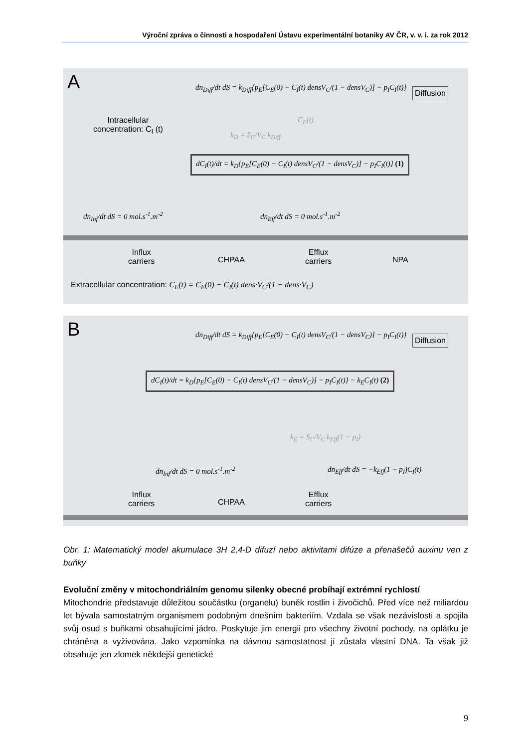Výroční zpráva o činnosti a hospodaření Ústavu experimentální botaniky AV ČR, v. v. i. za rok 2012
A
dn<sub>Diff</sub>/dt dS = k<sub>Diff</sub>{p<sub>E</sub>[C<sub>E</sub>(0) − C<sub>I</sub>(t) densV<sub>C</sub>/(1 − densV<sub>C</sub>)] − p<sub>I</sub>C<sub>I</sub>(t)}
Diffusion
C<sub>E</sub>(t)
Intracellular
concentration: C<sub>I</sub> (t)
k<sub>D</sub> = S<sub>C</sub>/V<sub>C</sub> k<sub>Diff</sub>
dC<sub>I</sub>(t)/dt = k<sub>D</sub>{p<sub>E</sub>[C<sub>E</sub>(0) − C<sub>I</sub>(t) densV<sub>C</sub>/(1 − densV<sub>C</sub>)] − p<sub>I</sub>C<sub>I</sub>(t)} (1)
dn<sub>Inf</sub>/dt dS = 0 mol.s<sup>-1</sup>.m<sup>-2</sup> dn<sub>Eff</sub>/dt dS = 0 mol.s<sup>-1</sup>.m<sup>-2</sup>
Influx
carriers
CHPAA
Efflux
carriers
NPA
Extracellular concentration: C<sub>E</sub>(t) = C<sub>E</sub>(0) − C<sub>I</sub>(t) dens·V<sub>C</sub>/(1 − dens·V<sub>C</sub>)
B
dn<sub>Diff</sub>/dt dS = k<sub>Diff</sub>{p<sub>E</sub>[C<sub>E</sub>(0) − C<sub>I</sub>(t) densV<sub>C</sub>/(1 − densV<sub>C</sub>)] − p<sub>I</sub>C<sub>I</sub>(t)}
Diffusion
dC<sub>I</sub>(t)/dt = k<sub>D</sub>{p<sub>E</sub>[C<sub>E</sub>(0) − C<sub>I</sub>(t) densV<sub>C</sub>/(1 − densV<sub>C</sub>)] − p<sub>I</sub>C<sub>I</sub>(t)} − k<sub>E</sub>C<sub>I</sub>(t) (2)
k<sub>E</sub> = S<sub>C</sub>/V<sub>C</sub> k<sub>Eff</sub>(1 − p<sub>I</sub>)
dn<sub>Inf</sub>/dt dS = 0 mol.s<sup>-1</sup>.m<sup>-2</sup>
dn<sub>Eff</sub>/dt dS = −k<sub>Eff</sub>(1 − p<sub>I</sub>)C<sub>I</sub>(t)
Influx
carriers
CHPAA
Efflux
carriers
Obr. 1: Matematický model akumulace 3H 2,4-D difuzí nebo aktivitami difúze a přenašečů auxinu ven z buňky
Evoluční změny v mitochondriálním genomu silenky obecné probíhají extrémní rychlostí
Mitochondrie představuje důležitou součástku (organelu) buněk rostlin i živočichů. Před více než miliardou let bývala samostatným organismem podobným dnešním bakteriím. Vzdala se však nezávislosti a spojila svůj osud s buňkami obsahujícími jádro. Poskytuje jim energii pro všechny životní pochody, na oplátku je chráněna a vyživována. Jako vzpomínka na dávnou samostatnost jí zůstala vlastní DNA. Ta však již obsahuje jen zlomek někdejší genetické
9